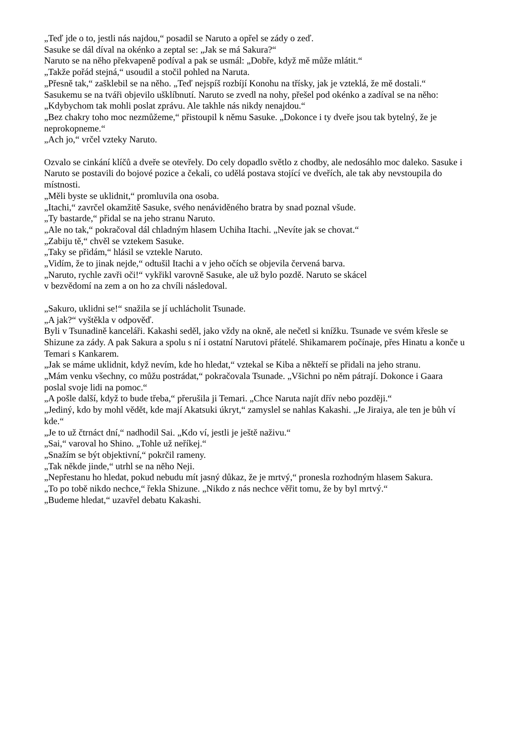„Teď jde o to, jestli nás najdou,“ posadil se Naruto a opřel se zády o zeď.
Sasuke se dál díval na okénko a zeptal se: „Jak se má Sakura?“
Naruto se na něho překvapeně podíval a pak se usmál: „Dobře, když mě může mlátit.“
„Takže pořád stejná,“ usoudil a stočil pohled na Naruta.
„Přesně tak,“ zašklebil se na něho. „Teď nejspíš rozbíjí Konohu na třísky, jak je vzteklá, že mě dostali.“
Sasukemu se na tváři objevilo ušklíbnutí. Naruto se zvedl na nohy, přešel pod okénko a zadíval se na něho: „Kdybychom tak mohli poslat zprávu. Ale takhle nás nikdy nenajdou.“
„Bez chakry toho moc nezmůžeme,“ přistoupil k němu Sasuke. „Dokonce i ty dveře jsou tak bytelný, že je neprokopneme.“
„Ach jo,“ vrčel vzteky Naruto.
Ozvalo se cinkání klíčů a dveře se otevřely. Do cely dopadlo světlo z chodby, ale nedosáhlo moc daleko. Sasuke i Naruto se postavili do bojové pozice a čekali, co udělá postava stojící ve dveřích, ale tak aby nevstoupila do místnosti.
„Měli byste se uklidnit,“ promluvila ona osoba.
„Itachi,“ zavrčel okamžitě Sasuke, svého nenáviděného bratra by snad poznal všude.
„Ty bastarde,“ přidal se na jeho stranu Naruto.
„Ale no tak,“ pokračoval dál chladným hlasem Uchiha Itachi. „Nevíte jak se chovat.“
„Zabiju tě,“ chvěl se vztekem Sasuke.
„Taky se přidám,“ hlásil se vztekle Naruto.
„Vidím, že to jinak nejde,“ odtušil Itachi a v jeho očích se objevila červená barva.
„Naruto, rychle zavři oči!“ vykřikl varovně Sasuke, ale už bylo pozdě. Naruto se skácel
v bezvědomí na zem a on ho za chvíli následoval.
„Sakuro, uklidni se!“ snažila se jí uchlácholit Tsunade.
„A jak?“ vyštěkla v odpověď.
Byli v Tsunadině kanceláři. Kakashi seděl, jako vždy na okně, ale nečetl si knížku. Tsunade ve svém křesle se Shizune za zády. A pak Sakura a spolu s ní i ostatní Narutovi přátelé. Shikamarem počínaje, přes Hinatu a konče u Temari s Kankarem.
„Jak se máme uklidnit, když nevím, kde ho hledat,“ vztekal se Kiba a někteří se přidali na jeho stranu.
„Mám venku všechny, co můžu postrádat,“ pokračovala Tsunade. „Všichni po něm pátrají. Dokonce i Gaara poslal svoje lidi na pomoc.“
„A pošle další, když to bude třeba,“ přerušila ji Temari. „Chce Naruta najít dřív nebo později.“
„Jediný, kdo by mohl vědět, kde mají Akatsuki úkryt,“ zamyslel se nahlas Kakashi. „Je Jiraiya, ale ten je bůh ví kde.“
„Je to už čtrnáct dní,“ nadhodil Sai. „Kdo ví, jestli je ještě naživu.“
„Sai,“ varoval ho Shino. „Tohle už neříkej.“
„Snažím se být objektivní,“ pokrčil rameny.
„Tak někde jinde,“ utrhl se na něho Neji.
„Nepřestanu ho hledat, pokud nebudu mít jasný důkaz, že je mrtvý,“ pronesla rozhodným hlasem Sakura.
„To po tobě nikdo nechce,“ řekla Shizune. „Nikdo z nás nechce věřit tomu, že by byl mrtvý.“
„Budeme hledat,“ uzavřel debatu Kakashi.